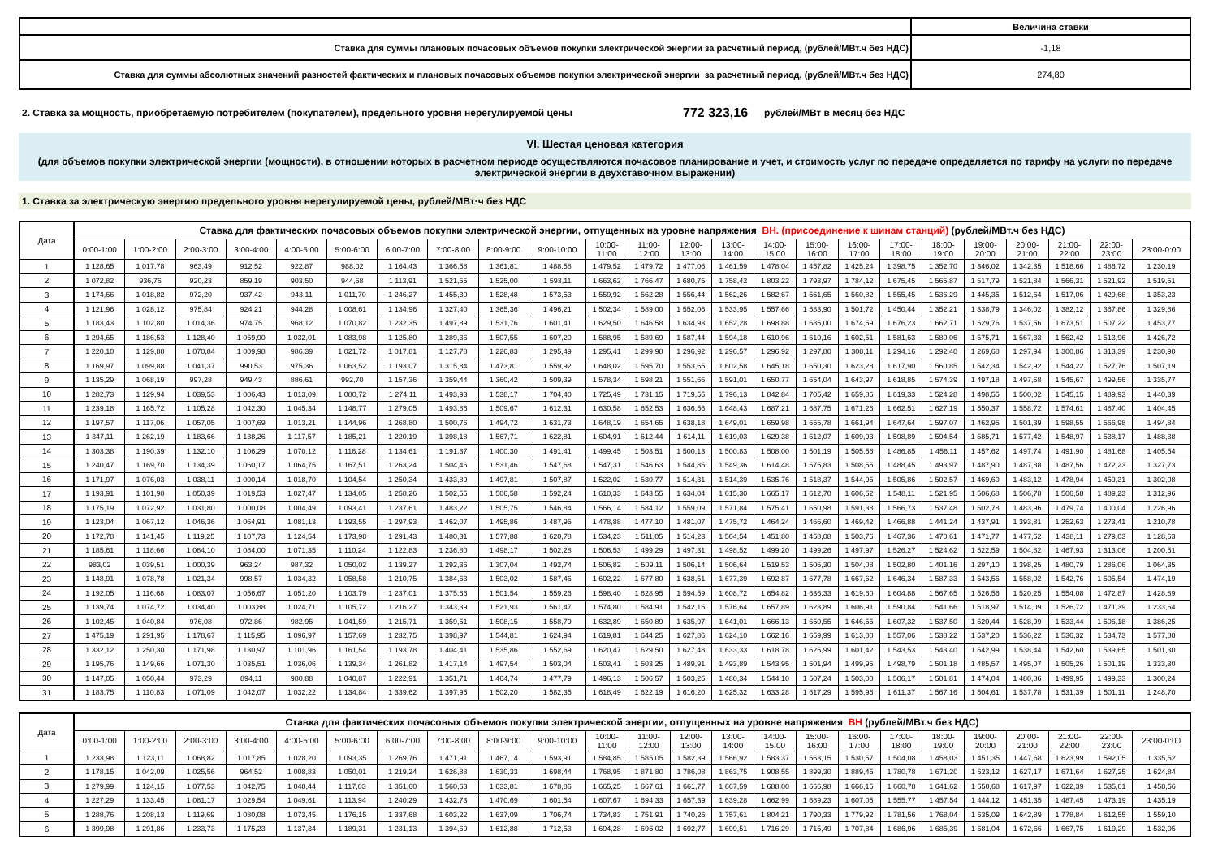| | Величина ставки |
| Ставка для суммы плановых почасовых объемов покупки электрической энергии за расчетный период, (рублей/МВт.ч без НДС) | -1,18 |
| Ставка для суммы абсолютных значений разностей фактических и плановых почасовых объемов покупки электрической энергии за расчетный период, (рублей/МВт.ч без НДС) | 274,80 |
2. Ставка за мощность, приобретаемую потребителем (покупателем), предельного уровня нерегулируемой цены 772 323,16 рублей/МВт в месяц без НДС
VI. Шестая ценовая категория
(для объемов покупки электрической энергии (мощности), в отношении которых в расчетном периоде осуществляются почасовое планирование и учет, и стоимость услуг по передаче определяется по тарифу на услуги по передаче электрической энергии в двухставочном выражении)
1. Ставка за электрическую энергию предельного уровня нерегулируемой цены, рублей/МВт·ч без НДС
| Дата | Ставка для фактических почасовых объемов покупки электрической энергии, отпущенных на уровне напряжения ВН. (присоединение к шинам станций) (рублей/МВт.ч без НДС) | | | | | | | | | | | | | | | | | | | | | | | |
| --- | --- | --- | --- | --- | --- | --- | --- | --- | --- | --- | --- | --- | --- | --- | --- | --- | --- | --- | --- | --- | --- | --- | --- | --- |
| | 0:00-1:00 | 1:00-2:00 | 2:00-3:00 | 3:00-4:00 | 4:00-5:00 | 5:00-6:00 | 6:00-7:00 | 7:00-8:00 | 8:00-9:00 | 9:00-10:00 | 10:00- 11:00 | 11:00- 12:00 | 12:00- 13:00 | 13:00- 14:00 | 14:00- 15:00 | 15:00- 16:00 | 16:00- 17:00 | 17:00- 18:00 | 18:00- 19:00 | 19:00- 20:00 | 20:00- 21:00 | 21:00- 22:00 | 22:00- 23:00 | 23:00-0:00 |
| 1 | 1 128,65 | 1 017,78 | 963,49 | 912,52 | 922,87 | 988,02 | 1 164,43 | 1 366,58 | 1 361,81 | 1 488,58 | 1 479,52 | 1 479,72 | 1 477,06 | 1 461,59 | 1 478,04 | 1 457,82 | 1 425,24 | 1 398,75 | 1 352,70 | 1 346,02 | 1 342,35 | 1 518,66 | 1 486,72 | 1 230,19 |
| 2 | 1 072,82 | 936,76 | 920,23 | 859,19 | 903,50 | 944,68 | 1 113,91 | 1 521,55 | 1 525,00 | 1 593,11 | 1 663,62 | 1 766,47 | 1 680,75 | 1 758,42 | 1 803,22 | 1 793,97 | 1 784,12 | 1 675,45 | 1 565,87 | 1 517,79 | 1 521,84 | 1 566,31 | 1 521,92 | 1 519,51 |
| 3 | 1 174,66 | 1 018,82 | 972,20 | 937,42 | 943,11 | 1 011,70 | 1 246,27 | 1 455,30 | 1 528,48 | 1 573,53 | 1 559,92 | 1 562,28 | 1 556,44 | 1 562,26 | 1 582,67 | 1 561,65 | 1 560,82 | 1 555,45 | 1 536,29 | 1 445,35 | 1 512,64 | 1 517,06 | 1 429,68 | 1 353,23 |
| 4 | 1 121,96 | 1 028,12 | 975,84 | 924,21 | 944,28 | 1 008,61 | 1 134,96 | 1 327,40 | 1 365,36 | 1 496,21 | 1 502,34 | 1 589,00 | 1 552,06 | 1 533,95 | 1 557,66 | 1 583,90 | 1 501,72 | 1 450,44 | 1 352,21 | 1 338,79 | 1 346,02 | 1 382,12 | 1 367,86 | 1 329,86 |
| 5 | 1 183,43 | 1 102,80 | 1 014,36 | 974,75 | 968,12 | 1 070,82 | 1 232,35 | 1 497,89 | 1 531,76 | 1 601,41 | 1 629,50 | 1 646,58 | 1 634,93 | 1 652,28 | 1 698,88 | 1 685,00 | 1 674,59 | 1 676,23 | 1 662,71 | 1 529,76 | 1 537,56 | 1 673,51 | 1 507,22 | 1 453,77 |
| 6 | 1 294,65 | 1 186,53 | 1 128,40 | 1 069,90 | 1 032,01 | 1 083,98 | 1 125,80 | 1 289,36 | 1 507,55 | 1 607,20 | 1 588,95 | 1 589,69 | 1 587,44 | 1 594,18 | 1 610,96 | 1 610,16 | 1 602,51 | 1 581,63 | 1 580,06 | 1 575,71 | 1 567,33 | 1 562,42 | 1 513,96 | 1 426,72 |
| 7 | 1 220,10 | 1 129,88 | 1 070,84 | 1 009,98 | 986,39 | 1 021,72 | 1 017,81 | 1 127,78 | 1 226,83 | 1 295,49 | 1 295,41 | 1 299,98 | 1 296,92 | 1 296,57 | 1 296,92 | 1 297,80 | 1 308,11 | 1 294,16 | 1 292,40 | 1 269,68 | 1 297,94 | 1 300,86 | 1 313,39 | 1 230,90 |
| 8 | 1 169,97 | 1 099,88 | 1 041,37 | 990,53 | 975,36 | 1 063,52 | 1 193,07 | 1 315,84 | 1 473,81 | 1 559,92 | 1 648,02 | 1 595,70 | 1 553,65 | 1 602,58 | 1 645,18 | 1 650,30 | 1 623,28 | 1 617,90 | 1 560,85 | 1 542,34 | 1 542,92 | 1 544,22 | 1 527,76 | 1 507,19 |
| 9 | 1 135,29 | 1 068,19 | 997,28 | 949,43 | 886,61 | 992,70 | 1 157,36 | 1 359,44 | 1 360,42 | 1 509,39 | 1 578,34 | 1 598,21 | 1 551,66 | 1 591,01 | 1 650,77 | 1 654,04 | 1 643,97 | 1 618,85 | 1 574,39 | 1 497,18 | 1 497,68 | 1 545,67 | 1 499,56 | 1 335,77 |
| 10 | 1 282,73 | 1 129,94 | 1 039,53 | 1 006,43 | 1 013,09 | 1 080,72 | 1 274,11 | 1 493,93 | 1 538,17 | 1 704,40 | 1 725,49 | 1 731,15 | 1 719,55 | 1 796,13 | 1 842,84 | 1 705,42 | 1 659,86 | 1 619,33 | 1 524,28 | 1 498,55 | 1 500,02 | 1 545,15 | 1 489,93 | 1 440,39 |
| 11 | 1 239,18 | 1 165,72 | 1 105,28 | 1 042,30 | 1 045,34 | 1 148,77 | 1 279,05 | 1 493,86 | 1 509,67 | 1 612,31 | 1 630,58 | 1 652,53 | 1 636,56 | 1 648,43 | 1 687,21 | 1 687,75 | 1 671,26 | 1 662,51 | 1 627,19 | 1 550,37 | 1 558,72 | 1 574,61 | 1 487,40 | 1 404,45 |
| 12 | 1 197,57 | 1 117,06 | 1 057,05 | 1 007,69 | 1 013,21 | 1 144,96 | 1 268,80 | 1 500,76 | 1 494,72 | 1 631,73 | 1 648,19 | 1 654,65 | 1 638,18 | 1 649,01 | 1 659,98 | 1 655,78 | 1 661,94 | 1 647,64 | 1 597,07 | 1 462,95 | 1 501,39 | 1 598,55 | 1 566,98 | 1 494,84 |
| 13 | 1 347,11 | 1 262,19 | 1 183,66 | 1 138,26 | 1 117,57 | 1 185,21 | 1 220,19 | 1 398,18 | 1 567,71 | 1 622,81 | 1 604,91 | 1 612,44 | 1 614,11 | 1 619,03 | 1 629,38 | 1 612,07 | 1 609,93 | 1 598,89 | 1 594,54 | 1 585,71 | 1 577,42 | 1 548,97 | 1 538,17 | 1 488,38 |
| 14 | 1 303,38 | 1 190,39 | 1 132,10 | 1 106,29 | 1 070,12 | 1 116,28 | 1 134,61 | 1 191,37 | 1 400,30 | 1 491,41 | 1 499,45 | 1 503,51 | 1 500,13 | 1 500,83 | 1 508,00 | 1 501,19 | 1 505,56 | 1 486,85 | 1 456,11 | 1 457,62 | 1 497,74 | 1 491,90 | 1 481,68 | 1 405,54 |
| 15 | 1 240,47 | 1 169,70 | 1 134,39 | 1 060,17 | 1 064,75 | 1 167,51 | 1 263,24 | 1 504,46 | 1 531,46 | 1 547,68 | 1 547,31 | 1 546,63 | 1 544,85 | 1 549,36 | 1 614,48 | 1 575,83 | 1 508,55 | 1 488,45 | 1 493,97 | 1 487,90 | 1 487,88 | 1 487,56 | 1 472,23 | 1 327,73 |
| 16 | 1 171,97 | 1 076,03 | 1 038,11 | 1 000,14 | 1 018,70 | 1 104,54 | 1 250,34 | 1 433,89 | 1 497,81 | 1 507,87 | 1 522,02 | 1 530,77 | 1 514,31 | 1 514,39 | 1 535,76 | 1 518,37 | 1 544,95 | 1 505,86 | 1 502,57 | 1 469,60 | 1 483,12 | 1 478,94 | 1 459,31 | 1 302,08 |
| 17 | 1 193,91 | 1 101,90 | 1 050,39 | 1 019,53 | 1 027,47 | 1 134,05 | 1 258,26 | 1 502,55 | 1 506,58 | 1 592,24 | 1 610,33 | 1 643,55 | 1 634,04 | 1 615,30 | 1 665,17 | 1 612,70 | 1 606,52 | 1 548,11 | 1 521,95 | 1 506,68 | 1 506,78 | 1 506,58 | 1 489,23 | 1 312,96 |
| 18 | 1 175,19 | 1 072,92 | 1 031,80 | 1 000,08 | 1 004,49 | 1 093,41 | 1 237,61 | 1 483,22 | 1 505,75 | 1 546,84 | 1 566,14 | 1 584,12 | 1 559,09 | 1 571,84 | 1 575,41 | 1 650,98 | 1 591,38 | 1 566,73 | 1 537,48 | 1 502,78 | 1 483,96 | 1 479,74 | 1 400,04 | 1 226,96 |
| 19 | 1 123,04 | 1 067,12 | 1 046,36 | 1 064,91 | 1 081,13 | 1 193,55 | 1 297,93 | 1 462,07 | 1 495,86 | 1 487,95 | 1 478,88 | 1 477,10 | 1 481,07 | 1 475,72 | 1 464,24 | 1 466,60 | 1 469,42 | 1 466,88 | 1 441,24 | 1 437,91 | 1 393,81 | 1 252,63 | 1 273,41 | 1 210,78 |
| 20 | 1 172,78 | 1 141,45 | 1 119,25 | 1 107,73 | 1 124,54 | 1 173,98 | 1 291,43 | 1 480,31 | 1 577,88 | 1 620,78 | 1 534,23 | 1 511,05 | 1 514,23 | 1 504,54 | 1 451,80 | 1 458,08 | 1 503,76 | 1 467,36 | 1 470,61 | 1 471,77 | 1 477,52 | 1 438,11 | 1 279,03 | 1 128,63 |
| 21 | 1 185,61 | 1 118,66 | 1 084,10 | 1 084,00 | 1 071,35 | 1 110,24 | 1 122,83 | 1 236,80 | 1 498,17 | 1 502,28 | 1 506,53 | 1 499,29 | 1 497,31 | 1 498,52 | 1 499,20 | 1 499,26 | 1 497,97 | 1 526,27 | 1 524,62 | 1 522,59 | 1 504,82 | 1 467,93 | 1 313,06 | 1 200,51 |
| 22 | 983,02 | 1 039,51 | 1 000,39 | 963,24 | 987,32 | 1 050,02 | 1 139,27 | 1 292,36 | 1 307,04 | 1 492,74 | 1 506,82 | 1 509,11 | 1 506,14 | 1 506,64 | 1 519,53 | 1 506,30 | 1 504,08 | 1 502,80 | 1 401,16 | 1 297,10 | 1 398,25 | 1 480,79 | 1 286,06 | 1 064,35 |
| 23 | 1 148,91 | 1 078,78 | 1 021,34 | 998,57 | 1 034,32 | 1 058,58 | 1 210,75 | 1 384,63 | 1 503,02 | 1 587,46 | 1 602,22 | 1 677,80 | 1 638,51 | 1 677,39 | 1 692,87 | 1 677,78 | 1 667,62 | 1 646,34 | 1 587,33 | 1 543,56 | 1 558,02 | 1 542,76 | 1 505,54 | 1 474,19 |
| 24 | 1 192,05 | 1 116,68 | 1 083,07 | 1 056,67 | 1 051,20 | 1 103,79 | 1 237,01 | 1 375,66 | 1 501,54 | 1 559,26 | 1 598,40 | 1 628,95 | 1 594,59 | 1 608,72 | 1 654,82 | 1 636,33 | 1 619,60 | 1 604,88 | 1 567,65 | 1 526,56 | 1 520,25 | 1 554,08 | 1 472,87 | 1 428,89 |
| 25 | 1 139,74 | 1 074,72 | 1 034,40 | 1 003,88 | 1 024,71 | 1 105,72 | 1 216,27 | 1 343,39 | 1 521,93 | 1 561,47 | 1 574,80 | 1 584,91 | 1 542,15 | 1 576,64 | 1 657,89 | 1 623,89 | 1 606,91 | 1 590,84 | 1 541,66 | 1 518,97 | 1 514,09 | 1 526,72 | 1 471,39 | 1 233,64 |
| 26 | 1 102,45 | 1 040,84 | 976,08 | 972,86 | 982,95 | 1 041,59 | 1 215,71 | 1 359,51 | 1 508,15 | 1 558,79 | 1 632,89 | 1 650,89 | 1 635,97 | 1 641,01 | 1 666,13 | 1 650,55 | 1 646,55 | 1 607,32 | 1 537,50 | 1 520,44 | 1 528,99 | 1 533,44 | 1 506,18 | 1 386,25 |
| 27 | 1 475,19 | 1 291,95 | 1 178,67 | 1 115,95 | 1 096,97 | 1 157,69 | 1 232,75 | 1 398,97 | 1 544,81 | 1 624,94 | 1 619,81 | 1 644,25 | 1 627,86 | 1 624,10 | 1 662,16 | 1 659,99 | 1 613,00 | 1 557,06 | 1 538,22 | 1 537,20 | 1 536,22 | 1 536,32 | 1 534,73 | 1 577,80 |
| 28 | 1 332,12 | 1 250,30 | 1 171,98 | 1 130,97 | 1 101,96 | 1 161,54 | 1 193,78 | 1 404,41 | 1 535,86 | 1 552,69 | 1 620,47 | 1 629,50 | 1 627,48 | 1 633,33 | 1 618,78 | 1 625,99 | 1 601,42 | 1 543,53 | 1 543,40 | 1 542,99 | 1 538,44 | 1 542,60 | 1 539,65 | 1 501,30 |
| 29 | 1 195,76 | 1 149,66 | 1 071,30 | 1 035,51 | 1 036,06 | 1 139,34 | 1 261,82 | 1 417,14 | 1 497,54 | 1 503,04 | 1 503,41 | 1 503,25 | 1 489,91 | 1 493,89 | 1 543,95 | 1 501,94 | 1 499,95 | 1 498,79 | 1 501,18 | 1 485,57 | 1 495,07 | 1 505,26 | 1 501,19 | 1 333,30 |
| 30 | 1 147,05 | 1 050,44 | 973,29 | 894,11 | 980,88 | 1 040,87 | 1 222,91 | 1 351,71 | 1 464,74 | 1 477,79 | 1 496,13 | 1 506,57 | 1 503,25 | 1 480,34 | 1 544,10 | 1 507,24 | 1 503,00 | 1 506,17 | 1 501,81 | 1 474,04 | 1 480,86 | 1 499,95 | 1 499,33 | 1 300,24 |
| 31 | 1 183,75 | 1 110,83 | 1 071,09 | 1 042,07 | 1 032,22 | 1 134,84 | 1 339,62 | 1 397,95 | 1 502,20 | 1 582,35 | 1 618,49 | 1 622,19 | 1 616,20 | 1 625,32 | 1 633,28 | 1 617,29 | 1 595,96 | 1 611,37 | 1 567,16 | 1 504,61 | 1 537,78 | 1 531,39 | 1 501,11 | 1 248,70 |
| Дата | Ставка для фактических почасовых объемов покупки электрической энергии, отпущенных на уровне напряжения ВН (рублей/МВт.ч без НДС) | | | | | | | | | | | | | | | | | | | | | | | |
| --- | --- | --- | --- | --- | --- | --- | --- | --- | --- | --- | --- | --- | --- | --- | --- | --- | --- | --- | --- | --- | --- | --- | --- | --- |
| | 0:00-1:00 | 1:00-2:00 | 2:00-3:00 | 3:00-4:00 | 4:00-5:00 | 5:00-6:00 | 6:00-7:00 | 7:00-8:00 | 8:00-9:00 | 9:00-10:00 | 10:00- 11:00 | 11:00- 12:00 | 12:00- 13:00 | 13:00- 14:00 | 14:00- 15:00 | 15:00- 16:00 | 16:00- 17:00 | 17:00- 18:00 | 18:00- 19:00 | 19:00- 20:00 | 20:00- 21:00 | 21:00- 22:00 | 22:00- 23:00 | 23:00-0:00 |
| 1 | 1 233,98 | 1 123,11 | 1 068,82 | 1 017,85 | 1 028,20 | 1 093,35 | 1 269,76 | 1 471,91 | 1 467,14 | 1 593,91 | 1 584,85 | 1 585,05 | 1 582,39 | 1 566,92 | 1 583,37 | 1 563,15 | 1 530,57 | 1 504,08 | 1 458,03 | 1 451,35 | 1 447,68 | 1 623,99 | 1 592,05 | 1 335,52 |
| 2 | 1 178,15 | 1 042,09 | 1 025,56 | 964,52 | 1 008,83 | 1 050,01 | 1 219,24 | 1 626,88 | 1 630,33 | 1 698,44 | 1 768,95 | 1 871,80 | 1 786,08 | 1 863,75 | 1 908,55 | 1 899,30 | 1 889,45 | 1 780,78 | 1 671,20 | 1 623,12 | 1 627,17 | 1 671,64 | 1 627,25 | 1 624,84 |
| 3 | 1 279,99 | 1 124,15 | 1 077,53 | 1 042,75 | 1 048,44 | 1 117,03 | 1 351,60 | 1 560,63 | 1 633,81 | 1 678,86 | 1 665,25 | 1 667,61 | 1 661,77 | 1 667,59 | 1 688,00 | 1 666,98 | 1 666,15 | 1 660,78 | 1 641,62 | 1 550,68 | 1 617,97 | 1 622,39 | 1 535,01 | 1 458,56 |
| 4 | 1 227,29 | 1 133,45 | 1 081,17 | 1 029,54 | 1 049,61 | 1 113,94 | 1 240,29 | 1 432,73 | 1 470,69 | 1 601,54 | 1 607,67 | 1 694,33 | 1 657,39 | 1 639,28 | 1 662,99 | 1 689,23 | 1 607,05 | 1 555,77 | 1 457,54 | 1 444,12 | 1 451,35 | 1 487,45 | 1 473,19 | 1 435,19 |
| 5 | 1 288,76 | 1 208,13 | 1 119,69 | 1 080,08 | 1 073,45 | 1 176,15 | 1 337,68 | 1 603,22 | 1 637,09 | 1 706,74 | 1 734,83 | 1 751,91 | 1 740,26 | 1 757,61 | 1 804,21 | 1 790,33 | 1 779,92 | 1 781,56 | 1 768,04 | 1 635,09 | 1 642,89 | 1 778,84 | 1 612,55 | 1 559,10 |
| 6 | 1 399,98 | 1 291,86 | 1 233,73 | 1 175,23 | 1 137,34 | 1 189,31 | 1 231,13 | 1 394,69 | 1 612,88 | 1 712,53 | 1 694,28 | 1 695,02 | 1 692,77 | 1 699,51 | 1 716,29 | 1 715,49 | 1 707,84 | 1 686,96 | 1 685,39 | 1 681,04 | 1 672,66 | 1 667,75 | 1 619,29 | 1 532,05 |